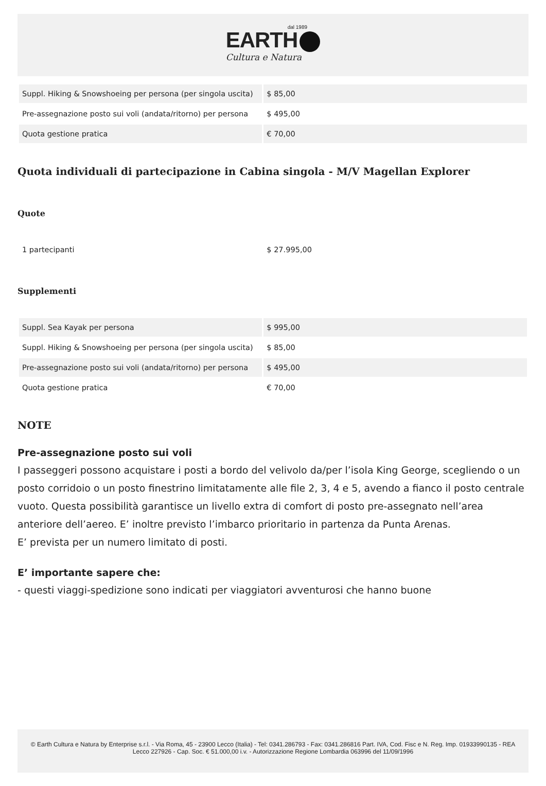dal 1989
EARTH
Cultura e Natura
| Suppl. Hiking & Snowshoeing per persona (per singola uscita) | $ 85,00 |
| Pre-assegnazione posto sui voli (andata/ritorno) per persona | $ 495,00 |
| Quota gestione pratica | € 70,00 |
Quota individuali di partecipazione in Cabina singola - M/V Magellan Explorer
Quote
| 1 partecipanti | $ 27.995,00 |
Supplementi
| Suppl. Sea Kayak per persona | $ 995,00 |
| Suppl. Hiking & Snowshoeing per persona (per singola uscita) | $ 85,00 |
| Pre-assegnazione posto sui voli (andata/ritorno) per persona | $ 495,00 |
| Quota gestione pratica | € 70,00 |
NOTE
Pre-assegnazione posto sui voli
I passeggeri possono acquistare i posti a bordo del velivolo da/per l’isola King George, scegliendo o un posto corridoio o un posto finestrino limitatamente alle file 2, 3, 4 e 5, avendo a fianco il posto centrale vuoto. Questa possibilità garantisce un livello extra di comfort di posto pre-assegnato nell’area anteriore dell’aereo. E’ inoltre previsto l’imbarco prioritario in partenza da Punta Arenas.
E’ prevista per un numero limitato di posti.
E’ importante sapere che:
- questi viaggi-spedizione sono indicati per viaggiatori avventurosi che hanno buone
© Earth Cultura e Natura by Enterprise s.r.l. - Via Roma, 45 - 23900 Lecco (Italia) - Tel: 0341.286793 - Fax: 0341.286816 Part. IVA, Cod. Fisc e N. Reg. Imp. 01933990135 - REA Lecco 227926 - Cap. Soc. € 51.000,00 i.v. - Autorizzazione Regione Lombardia 063996 del 11/09/1996